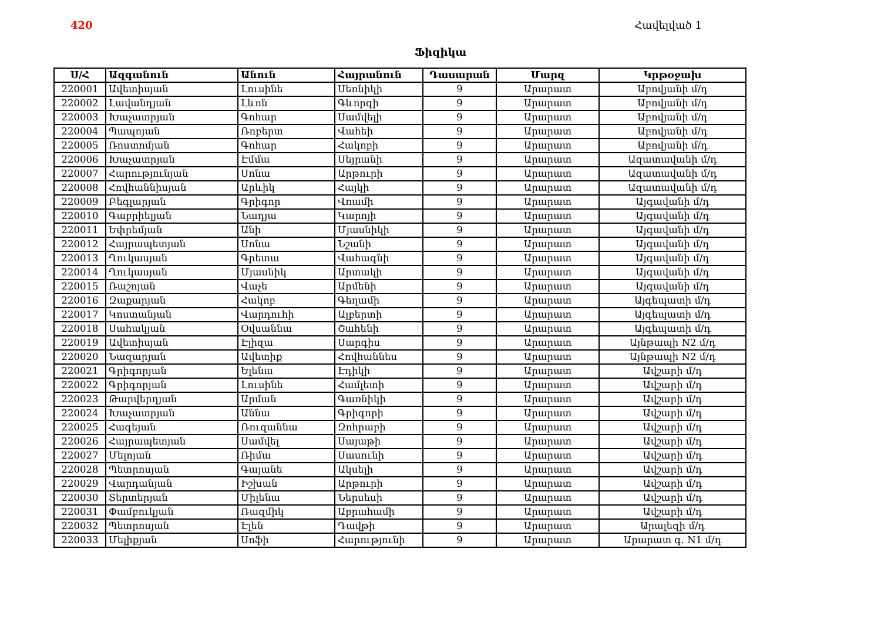420 Հավելված 1
Ֆիզիկա
| Ս/Հ | Ազգանուն | Անուն | Հայրանուն | Դասարան | Մարզ | Կրթօջախ |
| --- | --- | --- | --- | --- | --- | --- |
| 220001 | Ավետիսյան | Լուսինե | Սեռնիկի | 9 | Արարատ | Աբովյանի մ/դ |
| 220002 | Լավանդյան | Լևոն | Գևորգի | 9 | Արարատ | Աբովյանի մ/դ |
| 220003 | Խաչատրյան | Գոհար | Սամվելի | 9 | Արարատ | Աբովյանի մ/դ |
| 220004 | Պապոյան | Ռոբերտ | Վահեի | 9 | Արարատ | Աբովյանի մ/դ |
| 220005 | Ռոստոմյան | Գոհար | Հակոբի | 9 | Արարատ | Աբովյանի մ/դ |
| 220006 | Խաչատրյան | Էմմա | Սեյրանի | 9 | Արարատ | Ազատավանի մ/դ |
| 220007 | Հարությունյան | Սոնա | Արթուրի | 9 | Արարատ | Ազատավանի մ/դ |
| 220008 | Հովհաննիսյան | Արևիկ | Հայկի | 9 | Արարատ | Ազատավանի մ/դ |
| 220009 | Բեգլարյան | Գրիգոր | Վռամի | 9 | Արարատ | Այգավանի մ/դ |
| 220010 | Գաբրիելյան | Նադյա | Կարոյի | 9 | Արարատ | Այգավանի մ/դ |
| 220011 | Եփրեմյան | Անի | Մյասնիկի | 9 | Արարատ | Այգավանի մ/դ |
| 220012 | Հայրապետյան | Սոնա | Նշանի | 9 | Արարատ | Այգավանի մ/դ |
| 220013 | Ղուկասյան | Գրետա | Վահագնի | 9 | Արարատ | Այգավանի մ/դ |
| 220014 | Ղուկասյան | Մյասնիկ | Արտակի | 9 | Արարատ | Այգավանի մ/դ |
| 220015 | Ռաշոյան | Վաչե | Արմենի | 9 | Արարատ | Այգավանի մ/դ |
| 220016 | Զաքարյան | Հակոբ | Գեղամի | 9 | Արարատ | Այգեպատի մ/դ |
| 220017 | Կոստանյան | Վարդուհի | Ալբերտի | 9 | Արարատ | Այգեպատի մ/դ |
| 220018 | Սահակյան | Օվսաննա | Շահենի | 9 | Արարատ | Այգեպատի մ/դ |
| 220019 | Ավետիսյան | Էլիզա | Սարգիս | 9 | Արարատ | Այնթապի N2 մ/դ |
| 220020 | Նազարյան | Ավետիք | Հովհաննես | 9 | Արարատ | Այնթապի N2 մ/դ |
| 220021 | Գրիգորյան | Ելենա | Էդիկի | 9 | Արարատ | Ավշարի մ/դ |
| 220022 | Գրիգորյան | Լուսինե | Համլետի | 9 | Արարատ | Ավշարի մ/դ |
| 220023 | Թարվերդյան | Արման | Գառնիկի | 9 | Արարատ | Ավշարի մ/դ |
| 220024 | Խաչատրյան | Աննա | Գրիգորի | 9 | Արարատ | Ավշարի մ/դ |
| 220025 | Հագեյան | Ռուզաննա | Զոհրաբի | 9 | Արարատ | Ավշարի մ/դ |
| 220026 | Հայրապետյան | Սամվել | Սայաթի | 9 | Արարատ | Ավշարի մ/դ |
| 220027 | Մելոյան | Ռիմա | Սասունի | 9 | Արարատ | Ավշարի մ/դ |
| 220028 | Պետրոսյան | Գայանե | Ակսելի | 9 | Արարատ | Ավշարի մ/դ |
| 220029 | Վարդանյան | Իշխան | Արթուրի | 9 | Արարատ | Ավշարի մ/դ |
| 220030 | Տերտերյան | Միլենա | Ներսեսի | 9 | Արարատ | Ավշարի մ/դ |
| 220031 | Փամբուկյան | Ռազմիկ | Աբրահամի | 9 | Արարատ | Ավշարի մ/դ |
| 220032 | Պետրոսյան | Էլեն | Դավթի | 9 | Արարատ | Արալեզի մ/դ |
| 220033 | Մելիքյան | Սոֆի | Հարությունի | 9 | Արարատ | Արարատ գ. N1 մ/դ |